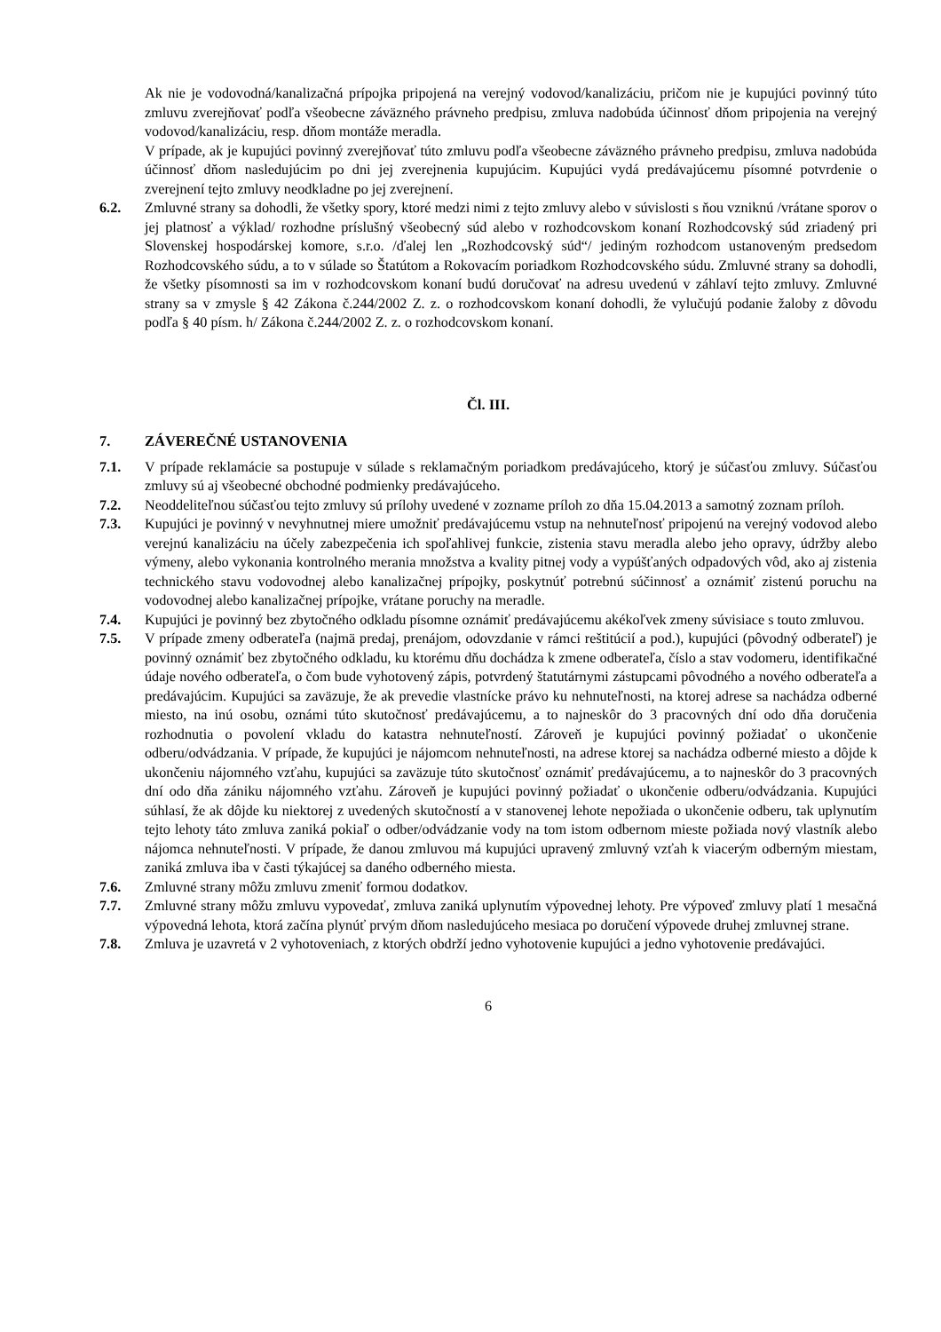Ak nie je vodovodná/kanalizačná prípojka pripojená na verejný vodovod/kanalizáciu, pričom nie je kupujúci povinný túto zmluvu zverejňovať podľa všeobecne záväzného právneho predpisu, zmluva nadobúda účinnosť dňom pripojenia na verejný vodovod/kanalizáciu, resp. dňom montáže meradla.
V prípade, ak je kupujúci povinný zverejňovať túto zmluvu podľa všeobecne záväzného právneho predpisu, zmluva nadobúda účinnosť dňom nasledujúcim po dni jej zverejnenia kupujúcim. Kupujúci vydá predávajúcemu písomné potvrdenie o zverejnení tejto zmluvy neodkladne po jej zverejnení.
6.2. Zmluvné strany sa dohodli, že všetky spory, ktoré medzi nimi z tejto zmluvy alebo v súvislosti s ňou vzniknú /vrátane sporov o jej platnosť a výklad/ rozhodne príslušný všeobecný súd alebo v rozhodcovskom konaní Rozhodcovský súd zriadený pri Slovenskej hospodárskej komore, s.r.o. /ďalej len „Rozhodcovský súd“/ jediným rozhodcom ustanoveným predsedom Rozhodcovského súdu, a to v súlade so Štatútom a Rokovacím poriadkom Rozhodcovského súdu. Zmluvné strany sa dohodli, že všetky písomnosti sa im v rozhodcovskom konaní budú doručovať na adresu uvedenú v záhlaví tejto zmluvy. Zmluvné strany sa v zmysle § 42 Zákona č.244/2002 Z. z. o rozhodcovskom konaní dohodli, že vylučujú podanie žaloby z dôvodu podľa § 40 písm. h/ Zákona č.244/2002 Z. z. o rozhodcovskom konaní.
Čl. III.
7. ZÁVEREČNÉ USTANOVENIA
7.1. V prípade reklamácie sa postupuje v súlade s reklamačným poriadkom predávajúceho, ktorý je súčasťou zmluvy. Súčasťou zmluvy sú aj všeobecné obchodné podmienky predávajúceho.
7.2. Neoddeliteľnou súčasťou tejto zmluvy sú prílohy uvedené v zozname príloh zo dňa 15.04.2013 a samotný zoznam príloh.
7.3. Kupujúci je povinný v nevyhnutnej miere umožniť predávajúcemu vstup na nehnuteľnosť pripojenú na verejný vodovod alebo verejnú kanalizáciu na účely zabezpečenia ich spoľahlivej funkcie, zistenia stavu meradla alebo jeho opravy, údržby alebo výmeny, alebo vykonania kontrolného merania množstva a kvality pitnej vody a vypúšťaných odpadových vôd, ako aj zistenia technického stavu vodovodnej alebo kanalizačnej prípojky, poskytnúť potrebnú súčinnosť a oznámiť zistenú poruchu na vodovodnej alebo kanalizačnej prípojke, vrátane poruchy na meradle.
7.4. Kupujúci je povinný bez zbytočného odkladu písomne oznámiť predávajúcemu akékoľvek zmeny súvisiace s touto zmluvou.
7.5. V prípade zmeny odberateľa (najmä predaj, prenájom, odovzdanie v rámci reštitúcií a pod.), kupujúci (pôvodný odberateľ) je povinný oznámiť bez zbytočného odkladu, ku ktorému dňu dochádza k zmene odberateľa, číslo a stav vodomeru, identifikačné údaje nového odberateľa, o čom bude vyhotovený zápis, potvrdený štatutárnymi zástupcami pôvodného a nového odberateľa a predávajúcim. Kupujúci sa zaväzuje, že ak prevedie vlastnícke právo ku nehnuteľnosti, na ktorej adrese sa nachádza odberné miesto, na inú osobu, oznámi túto skutočnosť predávajúcemu, a to najneskôr do 3 pracovných dní odo dňa doručenia rozhodnutia o povolení vkladu do katastra nehnuteľností. Zároveň je kupujúci povinný požiadať o ukončenie odberu/odvádzania. V prípade, že kupujúci je nájomcom nehnuteľnosti, na adrese ktorej sa nachádza odberné miesto a dôjde k ukončeniu nájomného vzťahu, kupujúci sa zaväzuje túto skutočnosť oznámiť predávajúcemu, a to najneskôr do 3 pracovných dní odo dňa zániku nájomného vzťahu. Zároveň je kupujúci povinný požiadať o ukončenie odberu/odvádzania. Kupujúci súhlasí, že ak dôjde ku niektorej z uvedených skutočností a v stanovenej lehote nepožiada o ukončenie odberu, tak uplynutím tejto lehoty táto zmluva zaniká pokiaľ o odber/odvádzanie vody na tom istom odbernom mieste požiada nový vlastník alebo nájomca nehnuteľnosti. V prípade, že danou zmluvou má kupujúci upravený zmluvný vzťah k viacerým odberným miestam, zaniká zmluva iba v časti týkajúcej sa daného odberného miesta.
7.6. Zmluvné strany môžu zmluvu zmeniť formou dodatkov.
7.7. Zmluvné strany môžu zmluvu vypovedať, zmluva zaniká uplynutím výpovednej lehoty. Pre výpoveď zmluvy platí 1 mesačná výpovedná lehota, ktorá začína plynúť prvým dňom nasledujúceho mesiaca po doručení výpovede druhej zmluvnej strane.
7.8. Zmluva je uzavretá v 2 vyhotoveniach, z ktorých obdrží jedno vyhotovenie kupujúci a jedno vyhotovenie predávajúci.
6